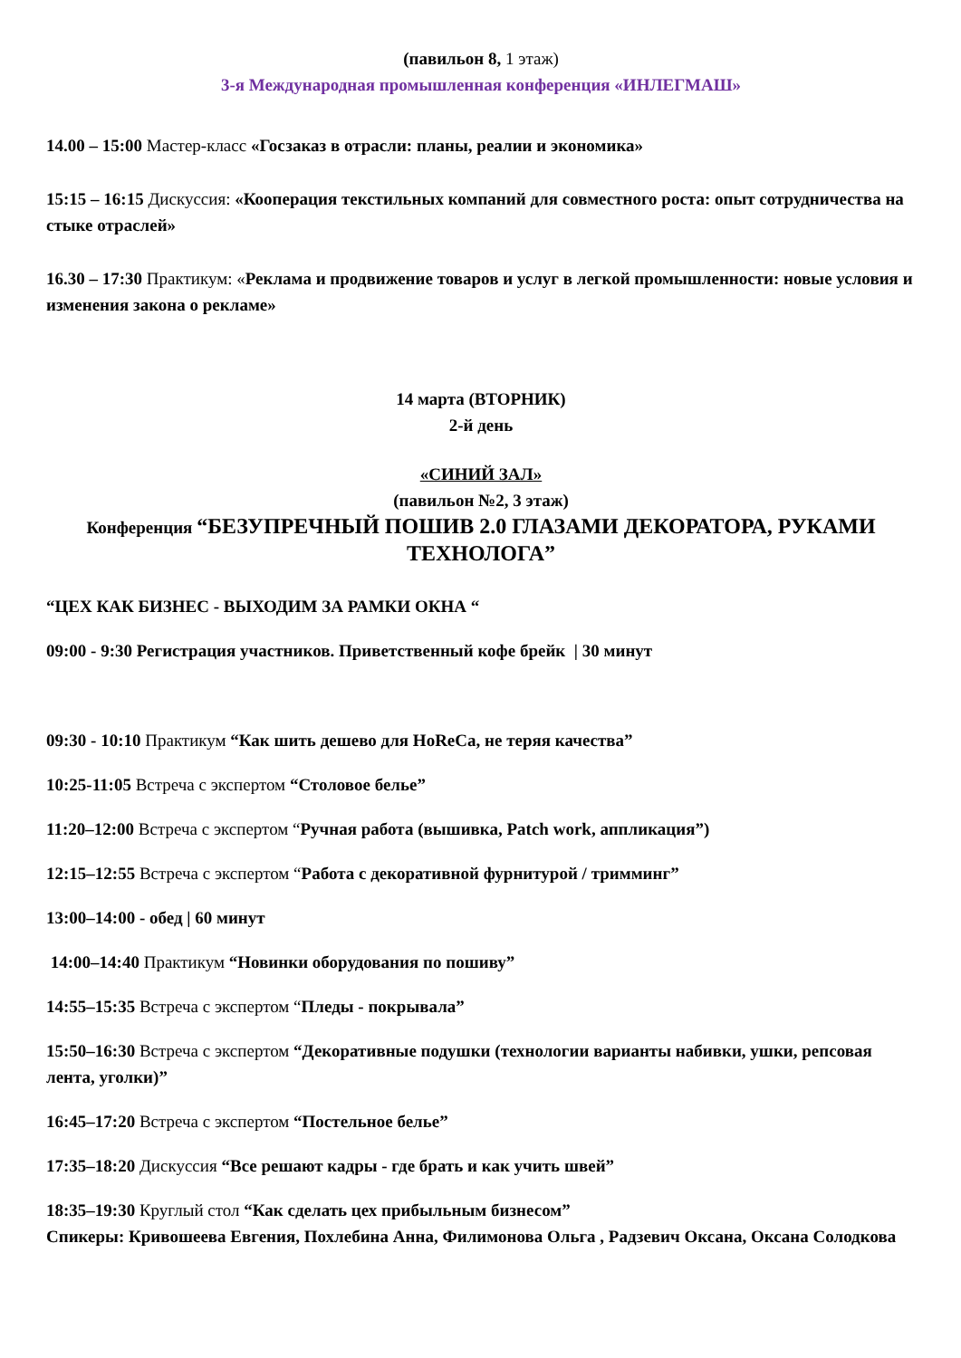(павильон 8, 1 этаж)
3-я Международная промышленная конференция «ИНЛЕГМАШ»
14.00 – 15:00 Мастер-класс «Госзаказ в отрасли: планы, реалии и экономика»
15:15 – 16:15 Дискуссия: «Кооперация текстильных компаний для совместного роста: опыт сотрудничества на стыке отраслей»
16.30 – 17:30 Практикум: «Реклама и продвижение товаров и услуг в легкой промышленности: новые условия и изменения закона о рекламе»
14 марта (ВТОРНИК)
2-й день
«СИНИЙ ЗАЛ»
(павильон №2, 3 этаж)
Конференция “БЕЗУПРЕЧНЫЙ ПОШИВ 2.0 ГЛАЗАМИ ДЕКОРАТОРА, РУКАМИ ТЕХНОЛОГА”
“ЦЕХ КАК БИЗНЕС - ВЫХОДИМ ЗА РАМКИ ОКНА “
09:00 - 9:30 Регистрация участников. Приветственный кофе брейк | 30 минут
09:30 - 10:10 Практикум “Как шить дешево для HoReCa, не теряя качества”
10:25-11:05 Встреча с экспертом “Столовое белье”
11:20–12:00 Встреча с экспертом “Ручная работа (вышивка, Patch work, аппликация”)
12:15–12:55 Встреча с экспертом “Работа с декоративной фурнитурой / тримминг”
13:00–14:00 - обед | 60 минут
14:00–14:40 Практикум “Новинки оборудования по пошиву”
14:55–15:35 Встреча с экспертом “Пледы - покрывала”
15:50–16:30 Встреча с экспертом “Декоративные подушки (технологии варианты набивки, ушки, репсовая лента, уголки)”
16:45–17:20 Встреча с экспертом “Постельное белье”
17:35–18:20 Дискуссия “Все решают кадры - где брать и как учить швей”
18:35–19:30 Круглый стол “Как сделать цех прибыльным бизнесом”
Спикеры: Кривошеева Евгения, Похлебина Анна, Филимонова Ольга , Радзевич Оксана, Оксана Солодкова